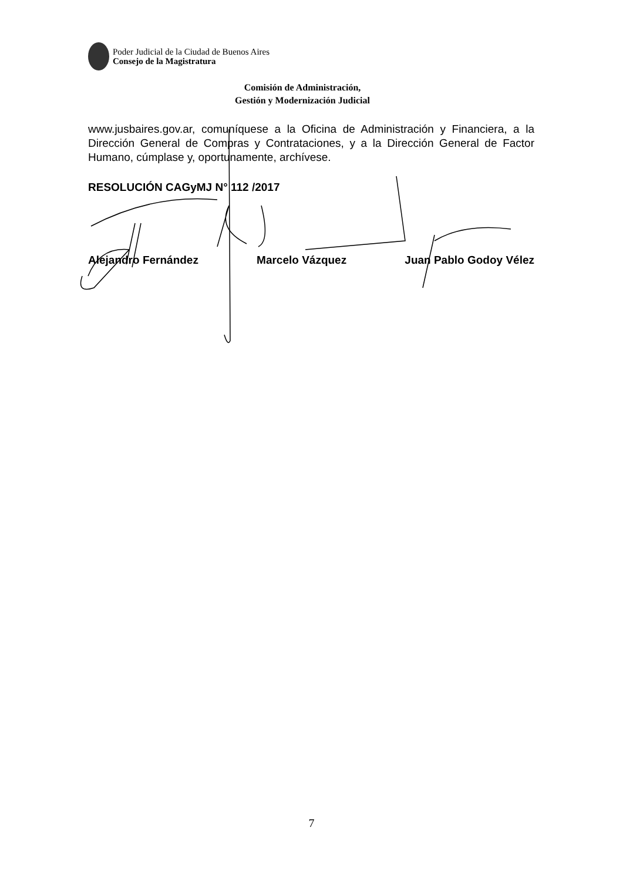Poder Judicial de la Ciudad de Buenos Aires
Consejo de la Magistratura
Comisión de Administración,
Gestión y Modernización Judicial
www.jusbaires.gov.ar, comuníquese a la Oficina de Administración y Financiera, a la Dirección General de Compras y Contrataciones, y a la Dirección General de Factor Humano, cúmplase y, oportunamente, archívese.
RESOLUCIÓN CAGyMJ N° 112 /2017
Alejandro Fernández Marcelo Vázquez Juan Pablo Godoy Vélez
7